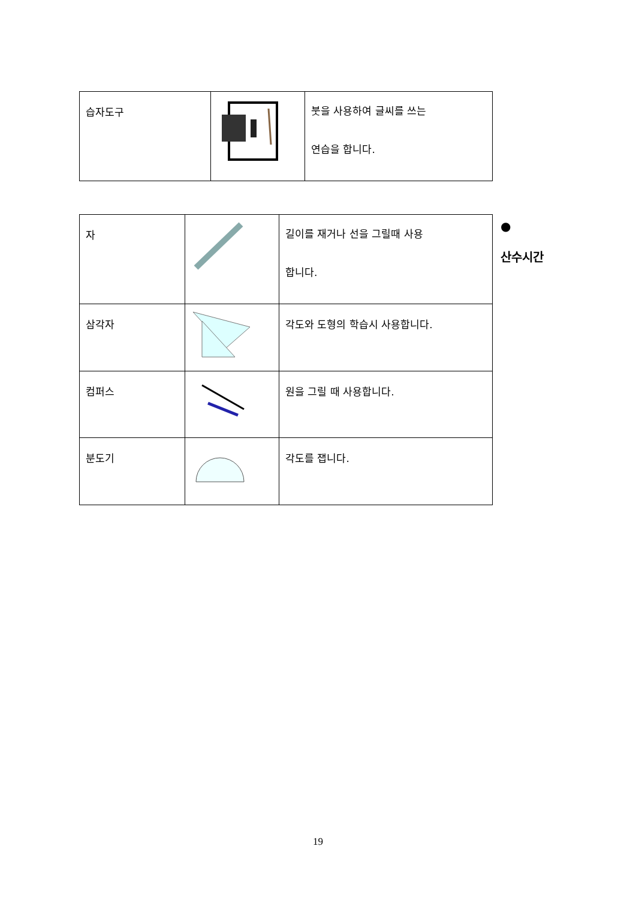| 습자도구 | | 붓을 사용하여 글씨를 쓰는 연습을 합니다. |
| 자 | | 길이를 재거나 선을 그릴때 사용 합니다. |
| 삼각자 | | 각도와 도형의 학습시 사용합니다. |
| 컴퍼스 | | 원을 그릴 때 사용합니다. |
| 분도기 | | 각도를 잽니다. |
●
산수시간
19